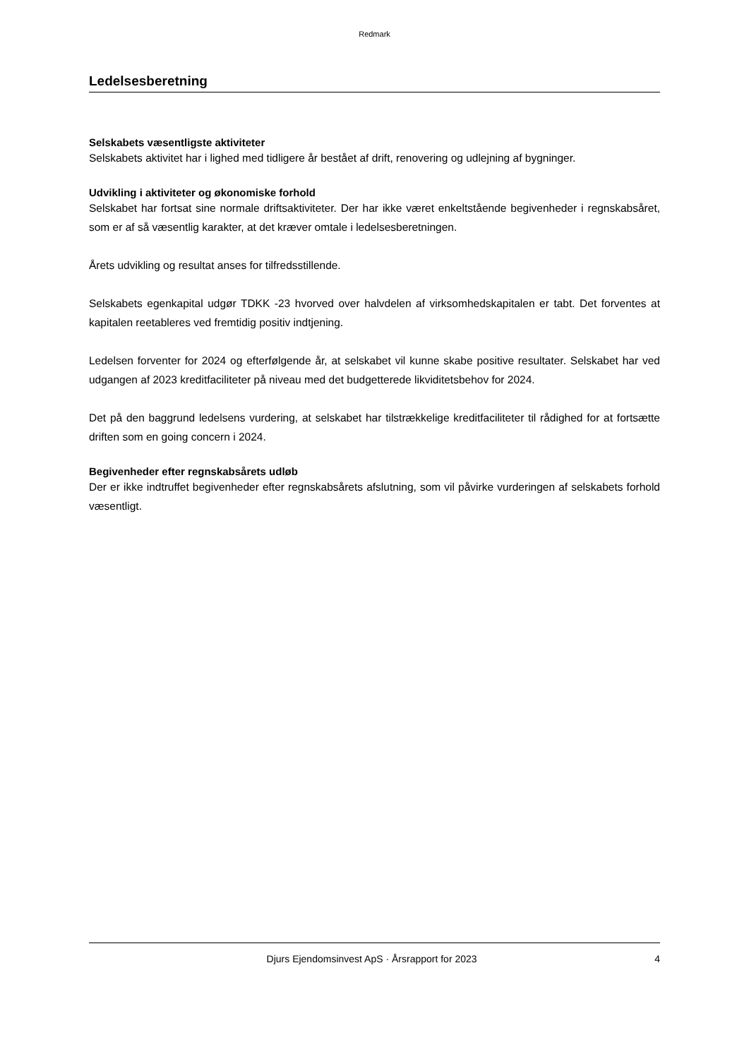Redmark
Ledelsesberetning
Selskabets væsentligste aktiviteter
Selskabets aktivitet har i lighed med tidligere år bestået af drift, renovering og udlejning af bygninger.
Udvikling i aktiviteter og økonomiske forhold
Selskabet har fortsat sine normale driftsaktiviteter. Der har ikke været enkeltstående begivenheder i regnskabsåret, som er af så væsentlig karakter, at det kræver omtale i ledelsesberetningen.
Årets udvikling og resultat anses for tilfredsstillende.
Selskabets egenkapital udgør TDKK -23 hvorved over halvdelen af virksomhedskapitalen er tabt. Det forventes at kapitalen reetableres ved fremtidig positiv indtjening.
Ledelsen forventer for 2024 og efterfølgende år, at selskabet vil kunne skabe positive resultater. Selskabet har ved udgangen af 2023 kreditfaciliteter på niveau med det budgetterede likviditetsbehov for 2024.
Det på den baggrund ledelsens vurdering, at selskabet har tilstrækkelige kreditfaciliteter til rådighed for at fortsætte driften som en going concern i 2024.
Begivenheder efter regnskabsårets udløb
Der er ikke indtruffet begivenheder efter regnskabsårets afslutning, som vil påvirke vurderingen af selskabets forhold væsentligt.
Djurs Ejendomsinvest ApS · Årsrapport for 2023 4